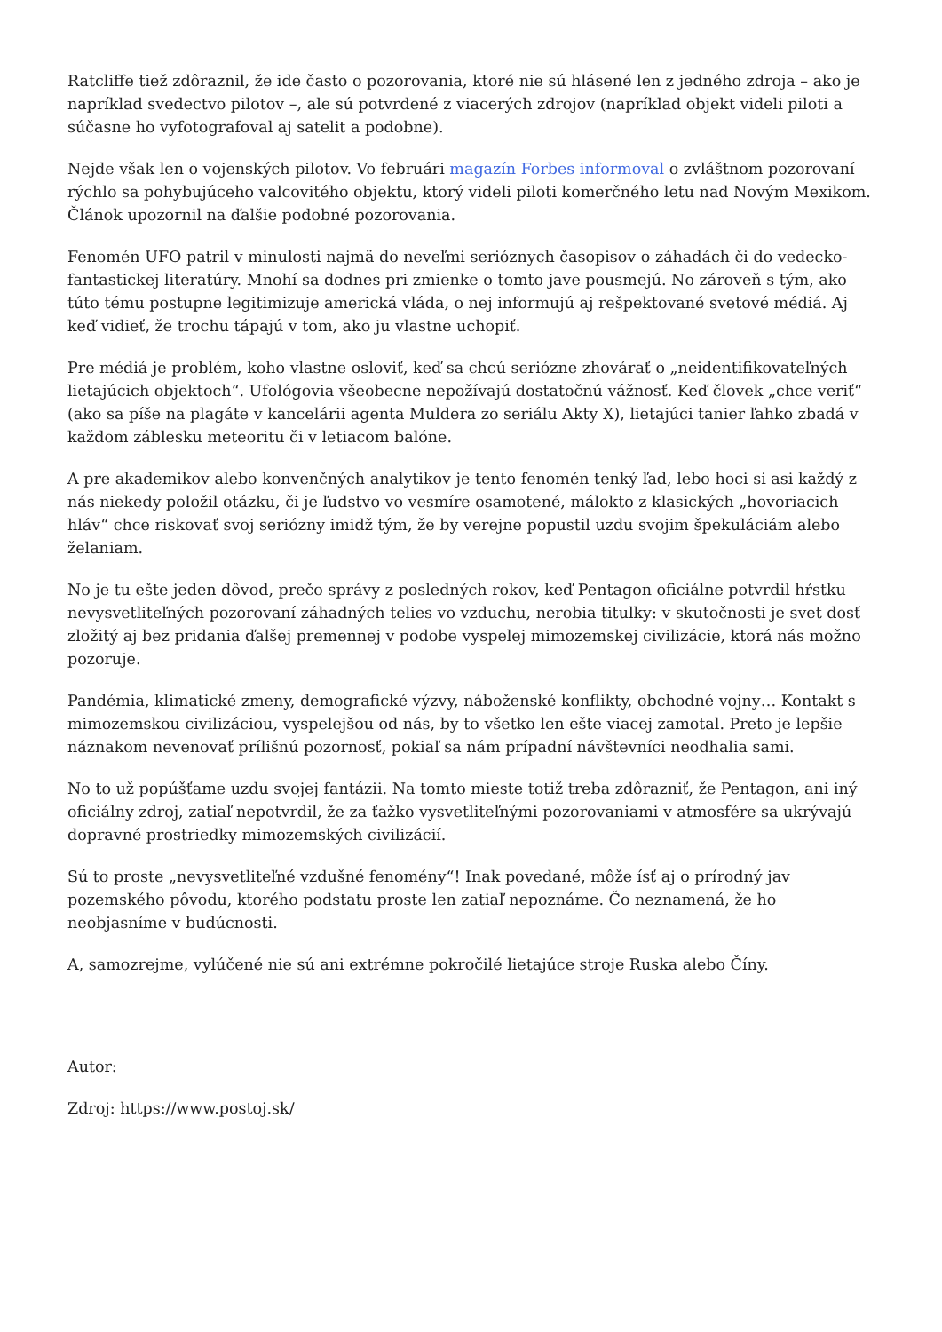Ratcliffe tiež zdôraznil, že ide často o pozorovania, ktoré nie sú hlásené len z jedného zdroja – ako je napríklad svedectvo pilotov –, ale sú potvrdené z viacerých zdrojov (napríklad objekt videli piloti a súčasne ho vyfotografoval aj satelit a podobne).
Nejde však len o vojenských pilotov. Vo februári magazín Forbes informoval o zvláštnom pozorovaní rýchlo sa pohybujúceho valcovitého objektu, ktorý videli piloti komerčného letu nad Novým Mexikom. Článok upozornil na ďalšie podobné pozorovania.
Fenomén UFO patril v minulosti najmä do neveľmi serióznych časopisov o záhadách či do vedecko-fantastickej literatúry. Mnohí sa dodnes pri zmienke o tomto jave pousmejú. No zároveň s tým, ako túto tému postupne legitimizuje americká vláda, o nej informujú aj rešpektované svetové médiá. Aj keď vidieť, že trochu tápajú v tom, ako ju vlastne uchopiť.
Pre médiá je problém, koho vlastne osloviť, keď sa chcú seriózne zhovárať o „neidentifikovateľných lietajúcich objektoch“. Ufológovia všeobecne nepožívajú dostatočnú vážnosť. Keď človek „chce veriť“ (ako sa píše na plagáte v kancelárii agenta Muldera zo seriálu Akty X), lietajúci tanier ľahko zbadá v každom záblesku meteoritu či v letiacom balóne.
A pre akademikov alebo konvenčných analytikov je tento fenomén tenký ľad, lebo hoci si asi každý z nás niekedy položil otázku, či je ľudstvo vo vesmíre osamotené, málokto z klasických „hovoriacich hláv“ chce riskovať svoj seriózny imidž tým, že by verejne popustil uzdu svojim špekuláciám alebo želaniam.
No je tu ešte jeden dôvod, prečo správy z posledných rokov, keď Pentagon oficiálne potvrdil hŕstku nevysvetliteľných pozorovaní záhadných telies vo vzduchu, nerobia titulky: v skutočnosti je svet dosť zložitý aj bez pridania ďalšej premennej v podobe vyspelej mimozemskej civilizácie, ktorá nás možno pozoruje.
Pandémia, klimatické zmeny, demografické výzvy, náboženské konflikty, obchodné vojny… Kontakt s mimozemskou civilizáciou, vyspelejšou od nás, by to všetko len ešte viacej zamotal. Preto je lepšie náznakom nevenovať prílišnú pozornosť, pokiaľ sa nám prípadní návštevníci neodhalia sami.
No to už popúšťame uzdu svojej fantázii. Na tomto mieste totiž treba zdôrazniť, že Pentagon, ani iný oficiálny zdroj, zatiaľ nepotvrdil, že za ťažko vysvetliteľnými pozorovaniami v atmosfére sa ukrývajú dopravné prostriedky mimozemských civilizácií.
Sú to proste „nevysvetliteľné vzdušné fenomény“! Inak povedané, môže ísť aj o prírodný jav pozemského pôvodu, ktorého podstatu proste len zatiaľ nepoznáme. Čo neznamená, že ho neobjasníme v budúcnosti.
A, samozrejme, vylúčené nie sú ani extrémne pokročilé lietajúce stroje Ruska alebo Číny.
Autor:
Zdroj: https://www.postoj.sk/